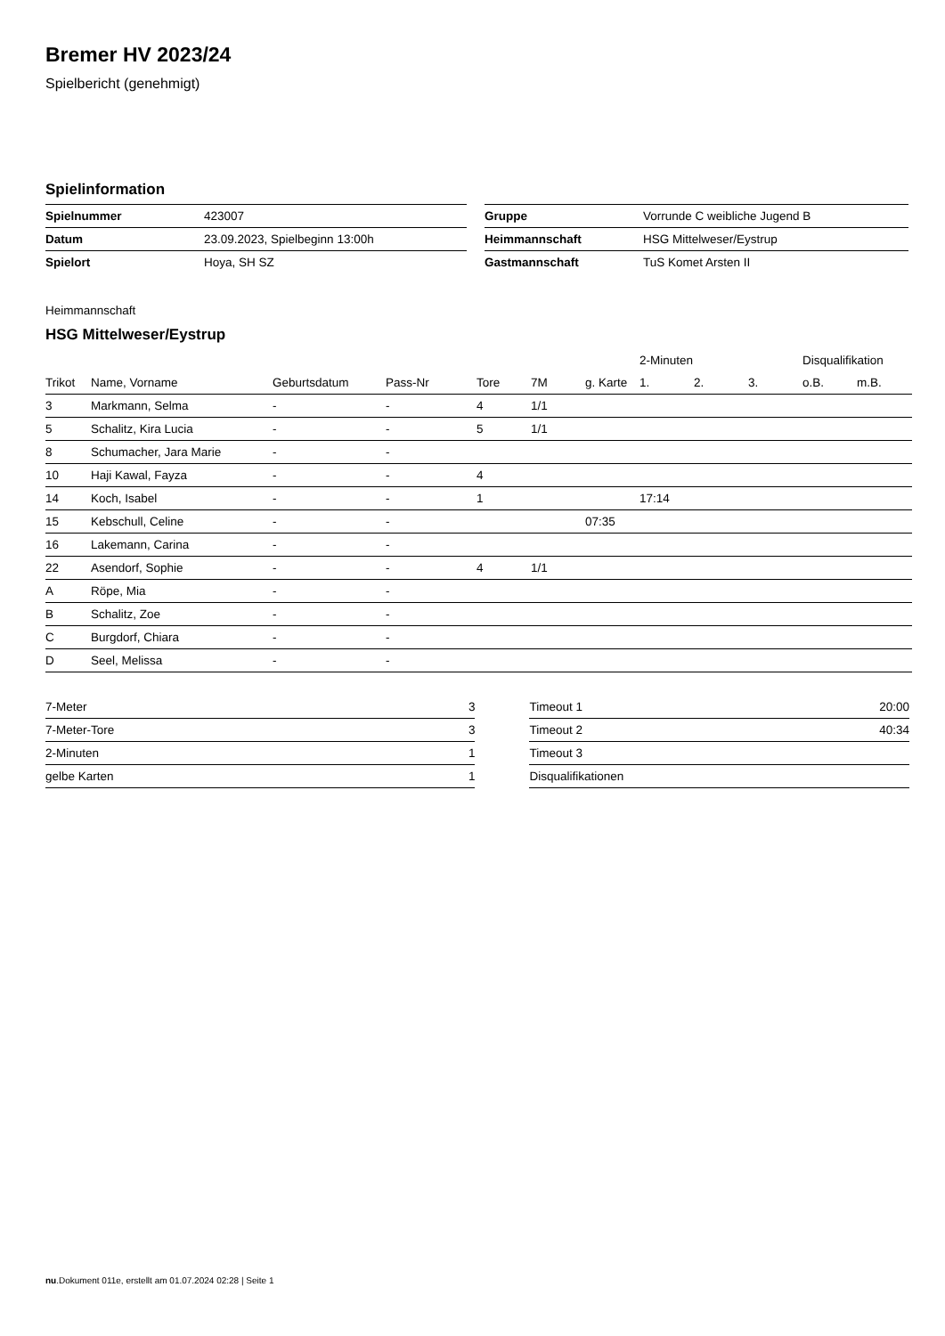Bremer HV 2023/24
Spielbericht (genehmigt)
Spielinformation
| Spielnummer | 423007 |
| Datum | 23.09.2023, Spielbeginn 13:00h |
| Spielort | Hoya, SH SZ |
| Gruppe | Vorrunde C weibliche Jugend B |
| Heimmannschaft | HSG Mittelweser/Eystrup |
| Gastmannschaft | TuS Komet Arsten II |
Heimmannschaft
HSG Mittelweser/Eystrup
| | | | | | | | 2-Minuten | | | Disqualifikation | |
| --- | --- | --- | --- | --- | --- | --- | --- | --- | --- | --- | --- |
| Trikot | Name, Vorname | Geburtsdatum | Pass-Nr | Tore | 7M | g. Karte | 1. | 2. | 3. | o.B. | m.B. |
| 3 | Markmann, Selma | - | - | 4 | 1/1 | | | | | | |
| 5 | Schalitz, Kira Lucia | - | - | 5 | 1/1 | | | | | | |
| 8 | Schumacher, Jara Marie | - | - | | | | | | | | |
| 10 | Haji Kawal, Fayza | - | - | 4 | | | | | | | |
| 14 | Koch, Isabel | - | - | 1 | | | 17:14 | | | | |
| 15 | Kebschull, Celine | - | - | | | 07:35 | | | | | |
| 16 | Lakemann, Carina | - | - | | | | | | | | |
| 22 | Asendorf, Sophie | - | - | 4 | 1/1 | | | | | | |
| A | Röpe, Mia | - | - | | | | | | | | |
| B | Schalitz, Zoe | - | - | | | | | | | | |
| C | Burgdorf, Chiara | - | - | | | | | | | | |
| D | Seel, Melissa | - | - | | | | | | | | |
| 7-Meter | 3 |
| 7-Meter-Tore | 3 |
| 2-Minuten | 1 |
| gelbe Karten | 1 |
| Timeout 1 | 20:00 |
| Timeout 2 | 40:34 |
| Timeout 3 | |
| Disqualifikationen | |
nu.Dokument 011e, erstellt am 01.07.2024 02:28 | Seite 1